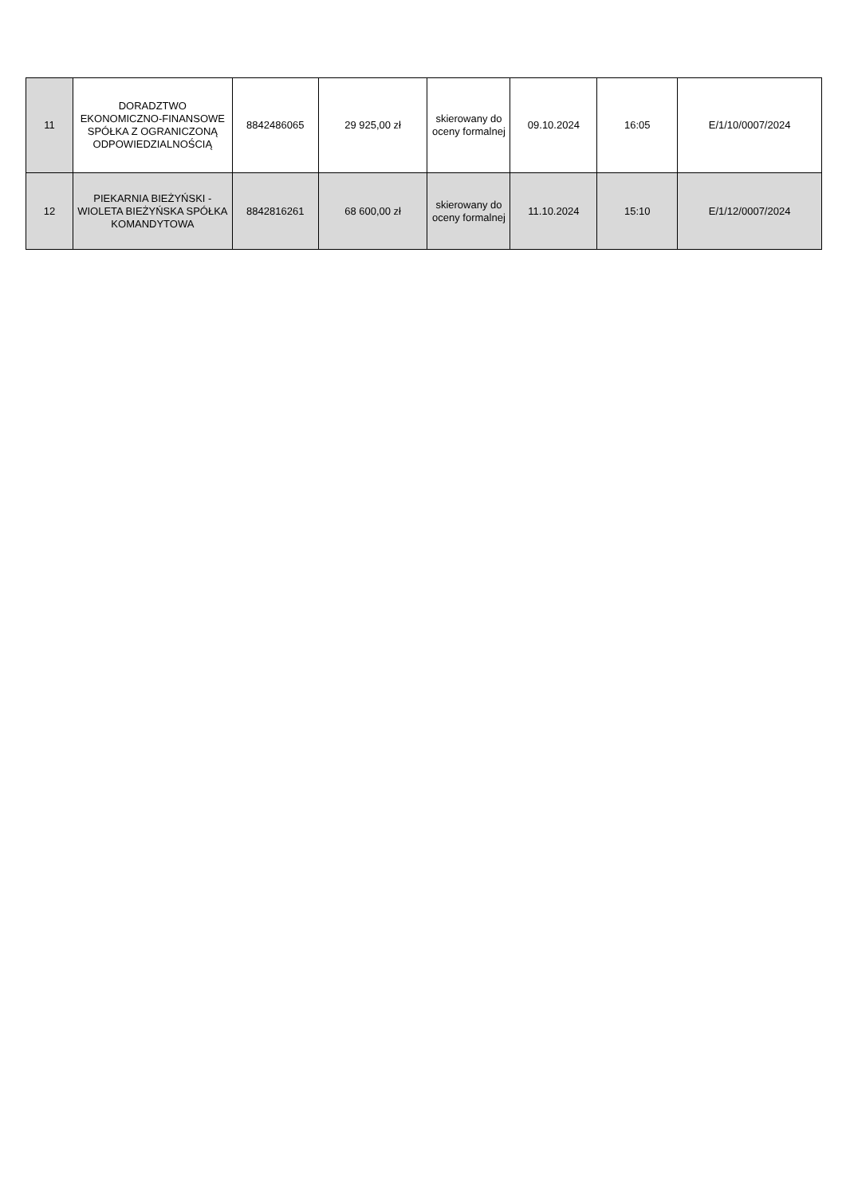| 11 | DORADZTWO EKONOMICZNO-FINANSOWE SPÓŁKA Z OGRANICZONĄ ODPOWIEDZIALNOŚCIĄ | 8842486065 | 29 925,00 zł | skierowany do oceny formalnej | 09.10.2024 | 16:05 | E/1/10/0007/2024 |
| 12 | PIEKARNIA BIEŻYŃSKI - WIOLETA BIEŻYŃSKA SPÓŁKA KOMANDYTOWA | 8842816261 | 68 600,00 zł | skierowany do oceny formalnej | 11.10.2024 | 15:10 | E/1/12/0007/2024 |